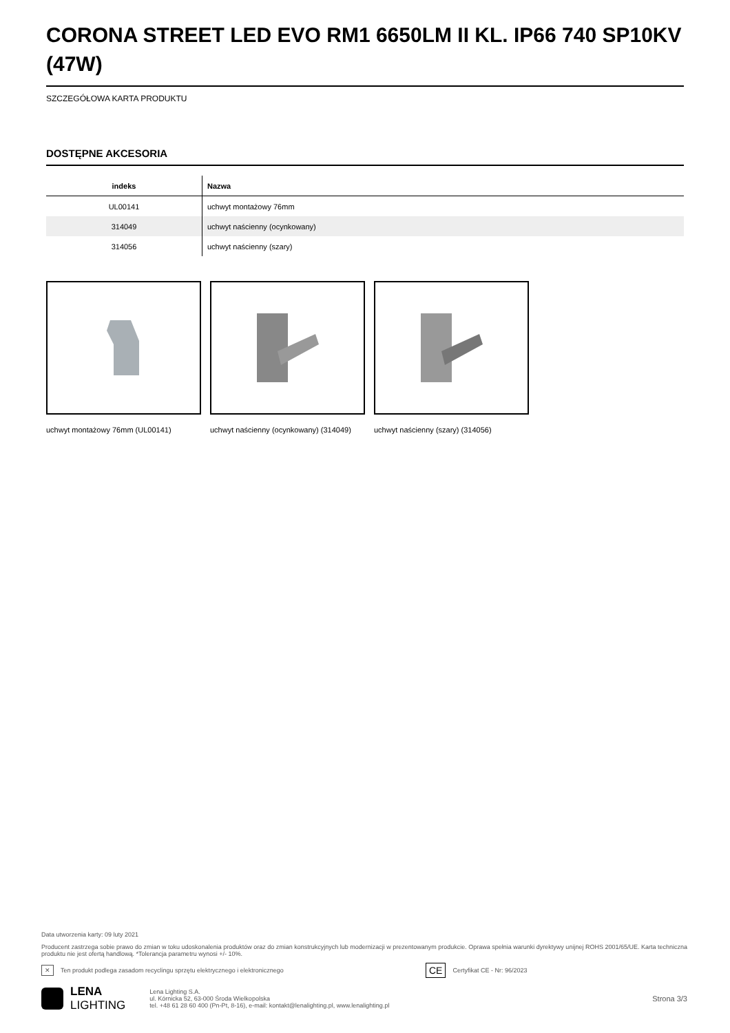CORONA STREET LED EVO RM1 6650LM II KL. IP66 740 SP10KV (47W)
SZCZEGÓŁOWA KARTA PRODUKTU
DOSTĘPNE AKCESORIA
| indeks | Nazwa |
| --- | --- |
| UL00141 | uchwyt montażowy 76mm |
| 314049 | uchwyt naścienny (ocynkowany) |
| 314056 | uchwyt naścienny (szary) |
uchwyt montażowy 76mm (UL00141) uchwyt naścienny (ocynkowany) (314049)
uchwyt naścienny (szary) (314056)
Data utworzenia karty: 09 luty 2021
Producent zastrzega sobie prawo do zmian w toku udoskonalenia produktów oraz do zmian konstrukcyjnych lub modernizacji w prezentowanym produkcie. Oprawa spełnia warunki dyrektywy unijnej ROHS 2001/65/UE. Karta techniczna produktu nie jest ofertą handlową. *Tolerancja parametru wynosi +/- 10%.
✕ Ten produkt podlega zasadom recyclingu sprzętu elektrycznego i elektronicznego CE Certyfikat CE - Nr: 96/2023
LENA
LIGHTING
Lena Lighting S.A.
ul. Kórnicka 52, 63-000 Środa Wielkopolska
tel. +48 61 28 60 400 (Pn-Pt, 8-16), e-mail: kontakt@lenalighting.pl, www.lenalighting.pl
Strona 3/3